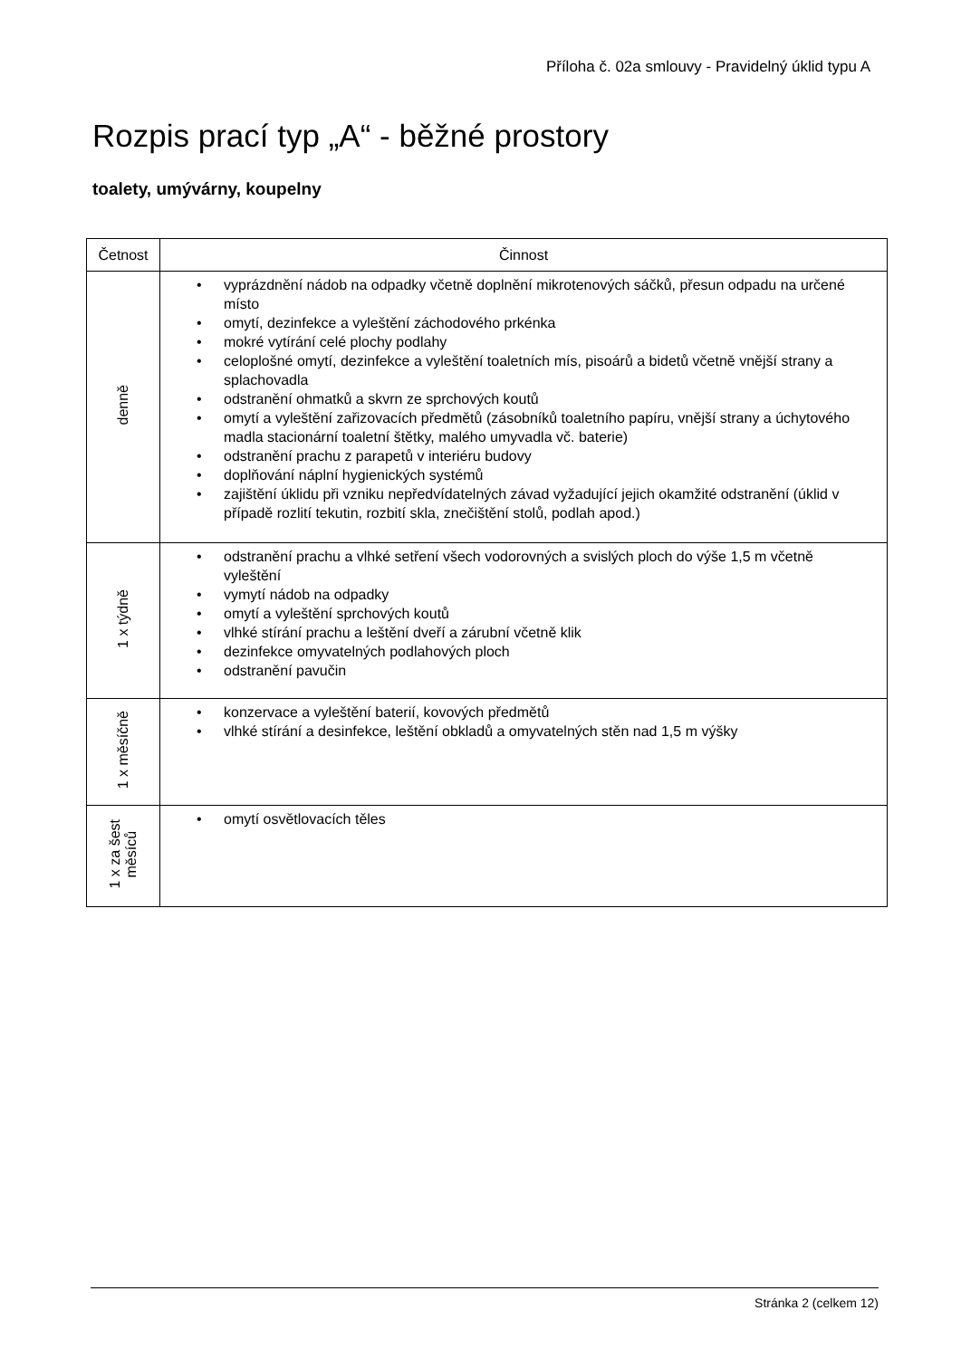Příloha č. 02a smlouvy - Pravidelný úklid typu A
Rozpis prací typ „A“ - běžné prostory
toalety, umývárny, koupelny
| Četnost | Činnost |
| --- | --- |
| denně | • vyprázdnění nádob na odpadky včetně doplnění mikrotenových sáčků, přesun odpadu na určené místo • omytí, dezinfekce a vyleštění záchodového prkénka • mokré vytírání celé plochy podlahy • celoplošné omytí, dezinfekce a vyleštění toaletních mís, pisoárů a bidetů včetně vnější strany a splachovadla • odstranění ohmatků a skvrn ze sprchových koutů • omytí a vyleštění zařizovacích předmětů (zásobníků toaletního papíru, vnější strany a úchytového madla stacionární toaletní štětky, malého umyvadla vč. baterie) • odstranění prachu z parapetů v interiéru budovy • doplňování náplní hygienických systémů • zajištění úklidu při vzniku nepředvídatelných závad vyžadující jejich okamžité odstranění (úklid v případě rozlití tekutin, rozbití skla, znečištění stolů, podlah apod.) |
| 1 x týdně | • odstranění prachu a vlhké setření všech vodorovných a svislých ploch do výše 1,5 m včetně vyleštění • vymytí nádob na odpadky • omytí a vyleštění sprchových koutů • vlhké stírání prachu a leštění dveří a zárubní včetně klik • dezinfekce omyvatelných podlahových ploch • odstranění pavučin |
| 1 x měsíčně | • konzervace a vyleštění baterií, kovových předmětů • vlhké stírání a desinfekce, leštění obkladů a omyvatelných stěn nad 1,5 m výšky |
| 1 x za šest měsíců | • omytí osvětlovacích těles |
Stránka 2 (celkem 12)